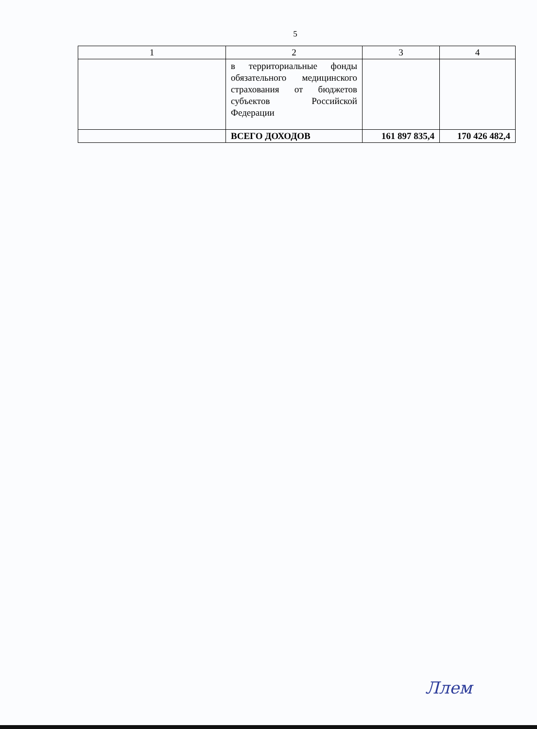5
| 1 | 2 | 3 | 4 |
| --- | --- | --- | --- |
| | в территориальные фонды обязательного медицинского страхования от бюджетов субъектов Российской Федерации | | |
| | ВСЕГО ДОХОДОВ | 161 897 835,4 | 170 426 482,4 |
Ллем